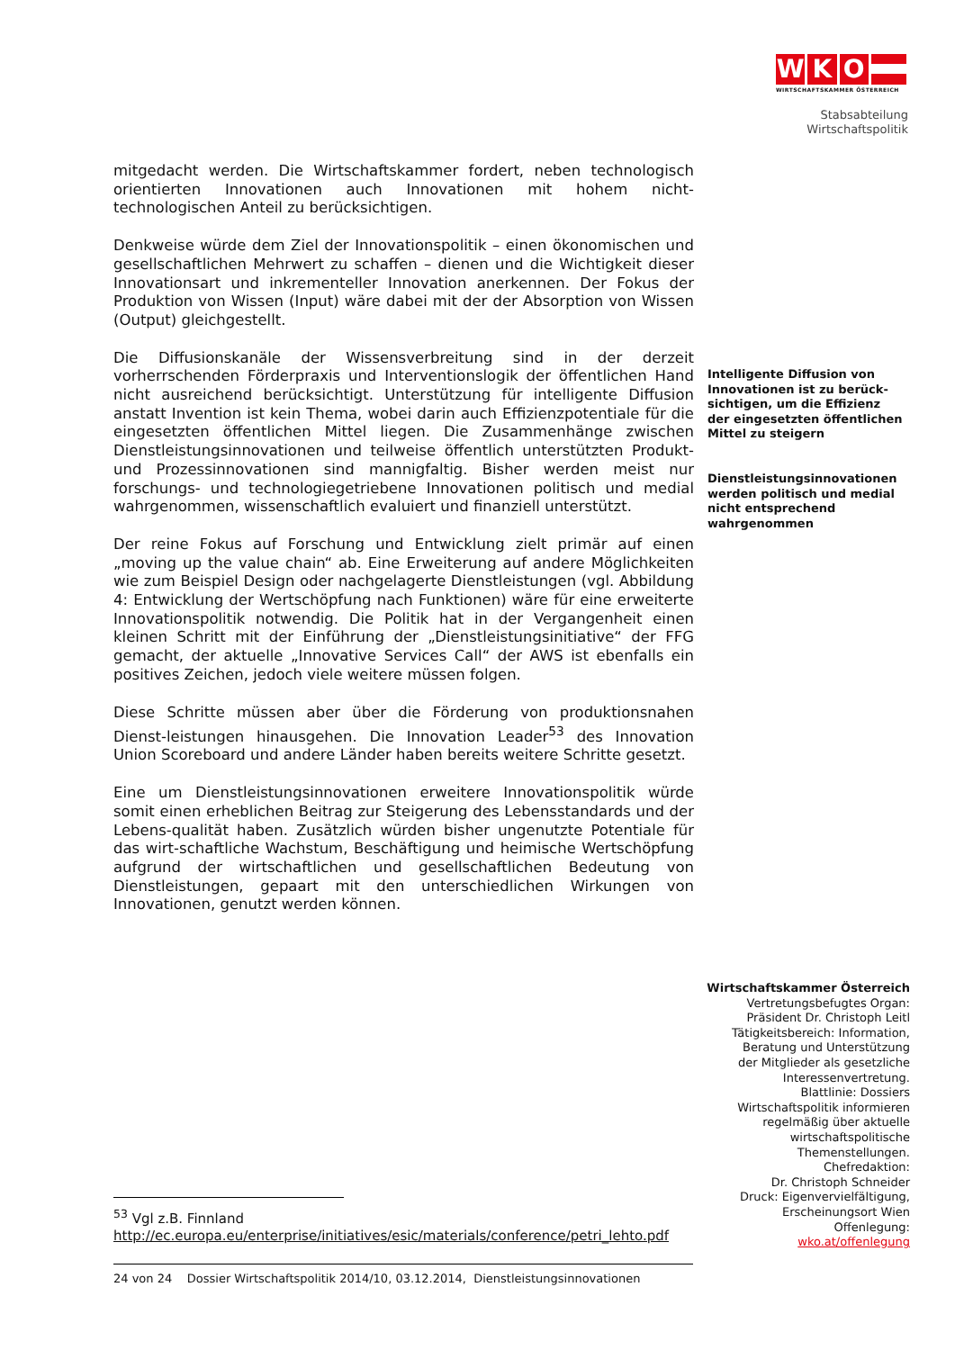W K O
WIRTSCHAFTSKAMMER ÖSTERREICH
Stabsabteilung
Wirtschaftspolitik
mitgedacht werden. Die Wirtschaftskammer fordert, neben technologisch orientierten Innovationen auch Innovationen mit hohem nicht-technologischen Anteil zu berücksichtigen.
Denkweise würde dem Ziel der Innovationspolitik – einen ökonomischen und gesellschaftlichen Mehrwert zu schaffen – dienen und die Wichtigkeit dieser Innovationsart und inkrementeller Innovation anerkennen. Der Fokus der Produktion von Wissen (Input) wäre dabei mit der der Absorption von Wissen (Output) gleichgestellt.
Die Diffusionskanäle der Wissensverbreitung sind in der derzeit vorherrschenden Förderpraxis und Interventionslogik der öffentlichen Hand nicht ausreichend berücksichtigt. Unterstützung für intelligente Diffusion anstatt Invention ist kein Thema, wobei darin auch Effizienzpotentiale für die eingesetzten öffentlichen Mittel liegen. Die Zusammenhänge zwischen Dienstleistungsinnovationen und teilweise öffentlich unterstützten Produkt- und Prozessinnovationen sind mannigfaltig. Bisher werden meist nur forschungs- und technologiegetriebene Innovationen politisch und medial wahrgenommen, wissenschaftlich evaluiert und finanziell unterstützt.
Der reine Fokus auf Forschung und Entwicklung zielt primär auf einen „moving up the value chain“ ab. Eine Erweiterung auf andere Möglichkeiten wie zum Beispiel Design oder nachgelagerte Dienstleistungen (vgl. Abbildung 4: Entwicklung der Wertschöpfung nach Funktionen) wäre für eine erweiterte Innovationspolitik notwendig. Die Politik hat in der Vergangenheit einen kleinen Schritt mit der Einführung der „Dienstleistungsinitiative“ der FFG gemacht, der aktuelle „Innovative Services Call“ der AWS ist ebenfalls ein positives Zeichen, jedoch viele weitere müssen folgen.
Diese Schritte müssen aber über die Förderung von produktionsnahen Dienst-leistungen hinausgehen. Die Innovation Leader<sup>53</sup> des Innovation Union Scoreboard und andere Länder haben bereits weitere Schritte gesetzt.
Eine um Dienstleistungsinnovationen erweitere Innovationspolitik würde somit einen erheblichen Beitrag zur Steigerung des Lebensstandards und der Lebens-qualität haben. Zusätzlich würden bisher ungenutzte Potentiale für das wirt-schaftliche Wachstum, Beschäftigung und heimische Wertschöpfung aufgrund der wirtschaftlichen und gesellschaftlichen Bedeutung von Dienstleistungen, gepaart mit den unterschiedlichen Wirkungen von Innovationen, genutzt werden können.
Intelligente Diffusion von Innovationen ist zu berück-sichtigen, um die Effizienz der eingesetzten öffentlichen Mittel zu steigern
Dienstleistungsinnovationen werden politisch und medial nicht entsprechend wahrgenommen
Wirtschaftskammer Österreich
Vertretungsbefugtes Organ:
Präsident Dr. Christoph Leitl
Tätigkeitsbereich: Information,
Beratung und Unterstützung
der Mitglieder als gesetzliche
Interessenvertretung.
Blattlinie: Dossiers
Wirtschaftspolitik informieren
regelmäßig über aktuelle
wirtschaftspolitische
Themenstellungen.
Chefredaktion:
Dr. Christoph Schneider
Druck: Eigenvervielfältigung,
Erscheinungsort Wien
Offenlegung:
wko.at/offenlegung
<sup>53</sup> Vgl z.B. Finnland
http://ec.europa.eu/enterprise/initiatives/esic/materials/conference/petri_lehto.pdf
24 von 24 Dossier Wirtschaftspolitik 2014/10, 03.12.2014, Dienstleistungsinnovationen